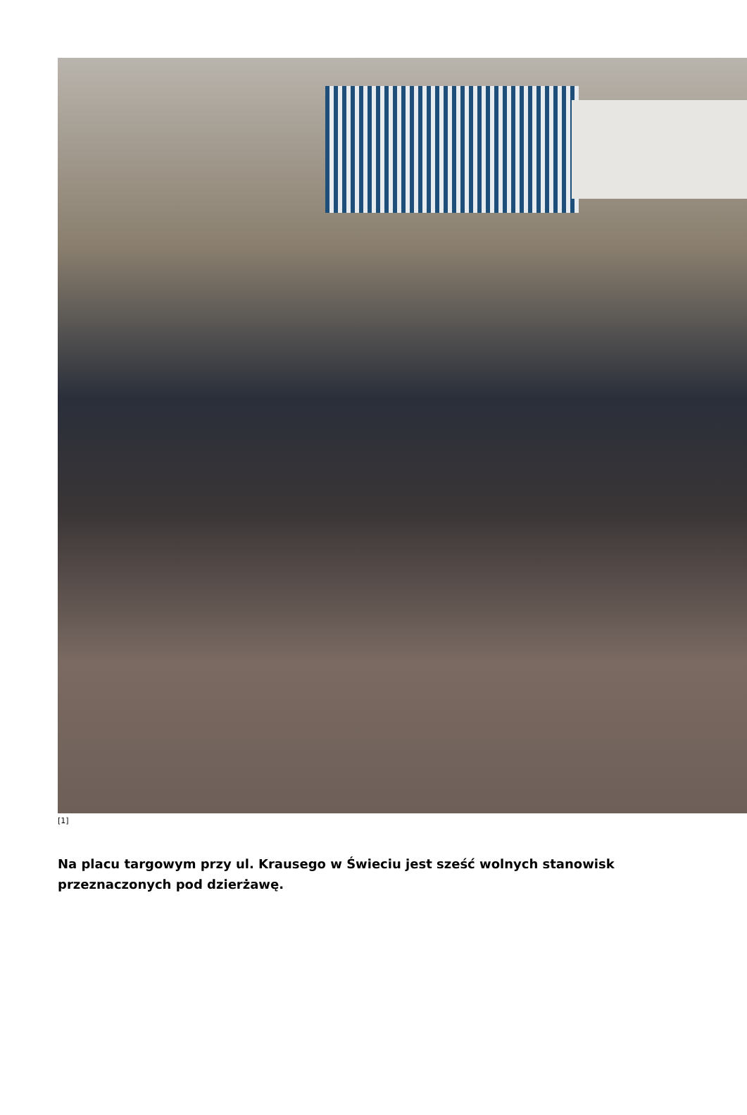[1]
Na placu targowym przy ul. Krausego w Świeciu jest sześć wolnych stanowisk przeznaczonych pod dzierżawę.